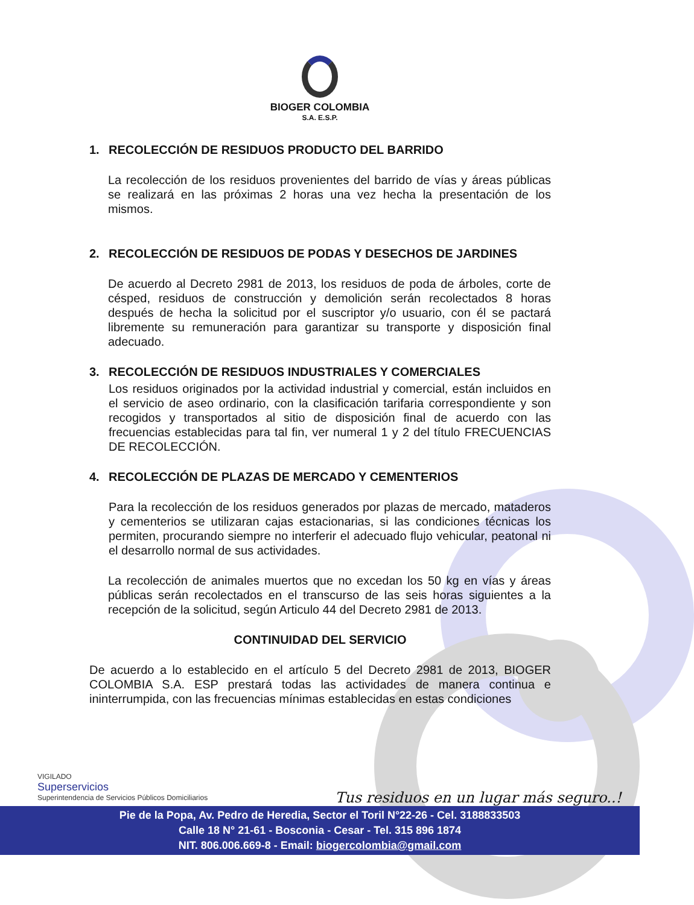BIOGER COLOMBIA
S.A. E.S.P.
1. RECOLECCIÓN DE RESIDUOS PRODUCTO DEL BARRIDO
La recolección de los residuos provenientes del barrido de vías y áreas públicas se realizará en las próximas 2 horas una vez hecha la presentación de los mismos.
2. RECOLECCIÓN DE RESIDUOS DE PODAS Y DESECHOS DE JARDINES
De acuerdo al Decreto 2981 de 2013, los residuos de poda de árboles, corte de césped, residuos de construcción y demolición serán recolectados 8 horas después de hecha la solicitud por el suscriptor y/o usuario, con él se pactará libremente su remuneración para garantizar su transporte y disposición final adecuado.
3. RECOLECCIÓN DE RESIDUOS INDUSTRIALES Y COMERCIALES
Los residuos originados por la actividad industrial y comercial, están incluidos en el servicio de aseo ordinario, con la clasificación tarifaria correspondiente y son recogidos y transportados al sitio de disposición final de acuerdo con las frecuencias establecidas para tal fin, ver numeral 1 y 2 del título FRECUENCIAS DE RECOLECCIÓN.
4. RECOLECCIÓN DE PLAZAS DE MERCADO Y CEMENTERIOS
Para la recolección de los residuos generados por plazas de mercado, mataderos y cementerios se utilizaran cajas estacionarias, si las condiciones técnicas los permiten, procurando siempre no interferir el adecuado flujo vehicular, peatonal ni el desarrollo normal de sus actividades.
La recolección de animales muertos que no excedan los 50 kg en vías y áreas públicas serán recolectados en el transcurso de las seis horas siguientes a la recepción de la solicitud, según Articulo 44 del Decreto 2981 de 2013.
CONTINUIDAD DEL SERVICIO
De acuerdo a lo establecido en el artículo 5 del Decreto 2981 de 2013, BIOGER COLOMBIA S.A. ESP prestará todas las actividades de manera continua e ininterrumpida, con las frecuencias mínimas establecidas en estas condiciones
VIGILADO
Superservicios
Superintendencia de Servicios Públicos Domiciliarios
Tus residuos en un lugar más seguro..!
Pie de la Popa, Av. Pedro de Heredia, Sector el Toril N°22-26 - Cel. 3188833503
Calle 18 N° 21-61 - Bosconia - Cesar - Tel. 315 896 1874
NIT. 806.006.669-8 - Email: biogercolombia@gmail.com